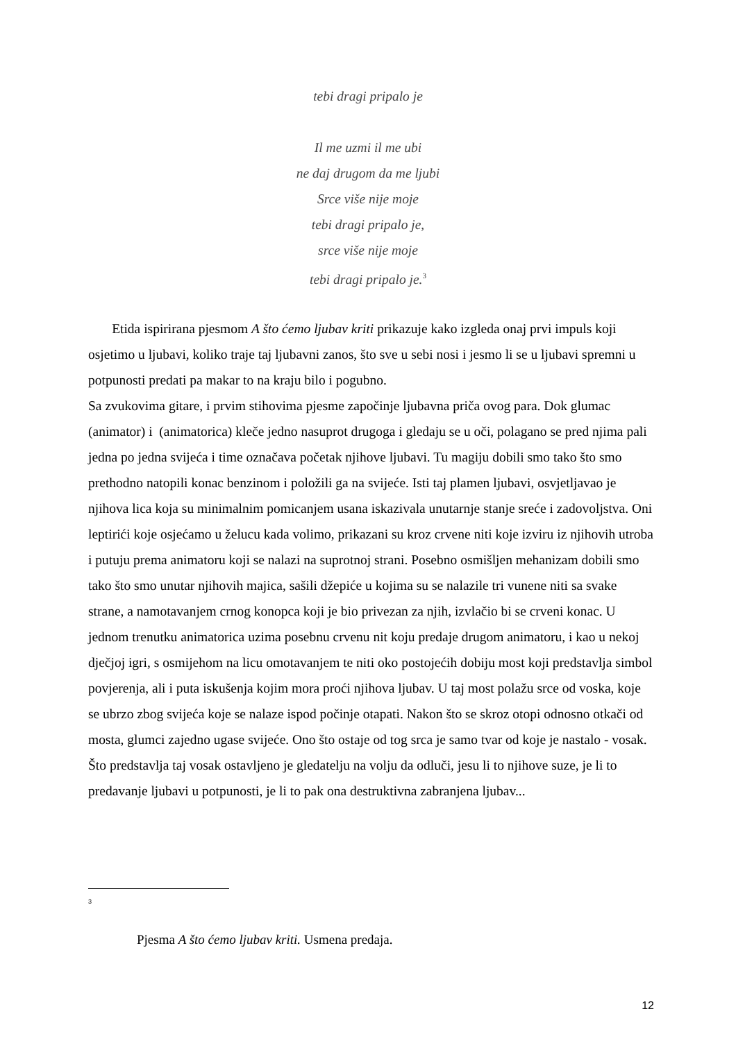tebi dragi pripalo je
Il me uzmi il me ubi
ne daj drugom da me ljubi
Srce više nije moje
tebi dragi pripalo je,
srce više nije moje
tebi dragi pripalo je.<sup>3</sup>
Etida ispirirana pjesmom A što ćemo ljubav kriti prikazuje kako izgleda onaj prvi impuls koji osjetimo u ljubavi, koliko traje taj ljubavni zanos, što sve u sebi nosi i jesmo li se u ljubavi spremni u potpunosti predati pa makar to na kraju bilo i pogubno.
Sa zvukovima gitare, i prvim stihovima pjesme započinje ljubavna priča ovog para. Dok glumac (animator) i (animatorica) kleče jedno nasuprot drugoga i gledaju se u oči, polagano se pred njima pali jedna po jedna svijeća i time označava početak njihove ljubavi. Tu magiju dobili smo tako što smo prethodno natopili konac benzinom i položili ga na svijeće. Isti taj plamen ljubavi, osvjetljavao je njihova lica koja su minimalnim pomicanjem usana iskazivala unutarnje stanje sreće i zadovoljstva. Oni leptirići koje osjećamo u želucu kada volimo, prikazani su kroz crvene niti koje izviru iz njihovih utroba i putuju prema animatoru koji se nalazi na suprotnoj strani. Posebno osmišljen mehanizam dobili smo tako što smo unutar njihovih majica, sašili džepiće u kojima su se nalazile tri vunene niti sa svake strane, a namotavanjem crnog konopca koji je bio privezan za njih, izvlačio bi se crveni konac. U jednom trenutku animatorica uzima posebnu crvenu nit koju predaje drugom animatoru, i kao u nekoj dječjoj igri, s osmijehom na licu omotavanjem te niti oko postojećih dobiju most koji predstavlja simbol povjerenja, ali i puta iskušenja kojim mora proći njihova ljubav. U taj most polažu srce od voska, koje se ubrzo zbog svijeća koje se nalaze ispod počinje otapati. Nakon što se skroz otopi odnosno otkači od mosta, glumci zajedno ugase svijeće. Ono što ostaje od tog srca je samo tvar od koje je nastalo - vosak. Što predstavlja taj vosak ostavljeno je gledatelju na volju da odluči, jesu li to njihove suze, je li to predavanje ljubavi u potpunosti, je li to pak ona destruktivna zabranjena ljubav...
3
Pjesma A što ćemo ljubav kriti. Usmena predaja.
12